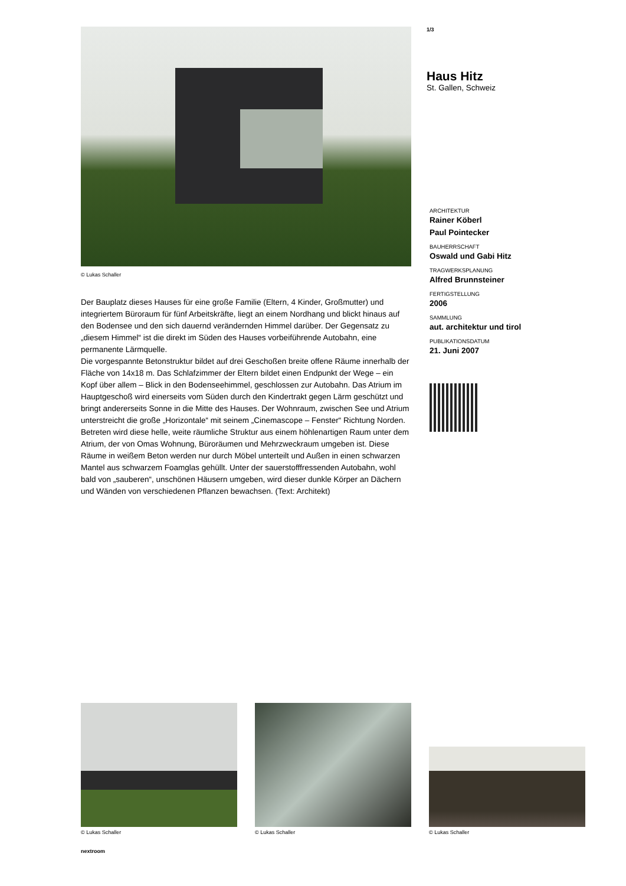© Lukas Schaller
Der Bauplatz dieses Hauses für eine große Familie (Eltern, 4 Kinder, Großmutter) und integriertem Büroraum für fünf Arbeitskräfte, liegt an einem Nordhang und blickt hinaus auf den Bodensee und den sich dauernd verändernden Himmel darüber. Der Gegensatz zu „diesem Himmel“ ist die direkt im Süden des Hauses vorbeiführende Autobahn, eine permanente Lärmquelle.
Die vorgespannte Betonstruktur bildet auf drei Geschoßen breite offene Räume innerhalb der Fläche von 14x18 m. Das Schlafzimmer der Eltern bildet einen Endpunkt der Wege – ein Kopf über allem – Blick in den Bodenseehimmel, geschlossen zur Autobahn. Das Atrium im Hauptgeschoß wird einerseits vom Süden durch den Kindertrakt gegen Lärm geschützt und bringt andererseits Sonne in die Mitte des Hauses. Der Wohnraum, zwischen See und Atrium unterstreicht die große „Horizontale“ mit seinem „Cinemascope – Fenster“ Richtung Norden.
Betreten wird diese helle, weite räumliche Struktur aus einem höhlenartigen Raum unter dem Atrium, der von Omas Wohnung, Büroräumen und Mehrzweckraum umgeben ist. Diese Räume in weißem Beton werden nur durch Möbel unterteilt und Außen in einen schwarzen Mantel aus schwarzem Foamglas gehüllt. Unter der sauerstofffressenden Autobahn, wohl bald von „sauberen“, unschönen Häusern umgeben, wird dieser dunkle Körper an Dächern und Wänden von verschiedenen Pflanzen bewachsen. (Text: Architekt)
1/3
Haus Hitz
St. Gallen, Schweiz
ARCHITEKTUR
Rainer Köberl
Paul Pointecker
BAUHERRSCHAFT
Oswald und Gabi Hitz
TRAGWERKSPLANUNG
Alfred Brunnsteiner
FERTIGSTELLUNG
2006
SAMMLUNG
aut. architektur und tirol
PUBLIKATIONSDATUM
21. Juni 2007
© Lukas Schaller
© Lukas Schaller
© Lukas Schaller
nextroom